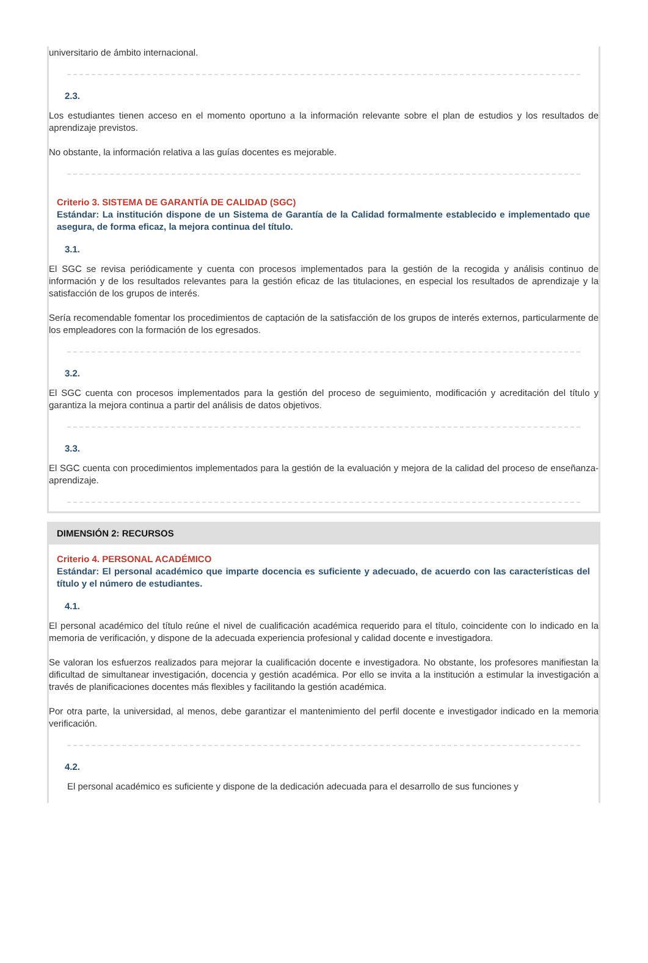universitario de ámbito internacional.
2.3.
Los estudiantes tienen acceso en el momento oportuno a la información relevante sobre el plan de estudios y los resultados de aprendizaje previstos.
No obstante, la información relativa a las guías docentes es mejorable.
Criterio 3. SISTEMA DE GARANTÍA DE CALIDAD (SGC)
Estándar: La institución dispone de un Sistema de Garantía de la Calidad formalmente establecido e implementado que asegura, de forma eficaz, la mejora continua del título.
3.1.
El SGC se revisa periódicamente y cuenta con procesos implementados para la gestión de la recogida y análisis continuo de información y de los resultados relevantes para la gestión eficaz de las titulaciones, en especial los resultados de aprendizaje y la satisfacción de los grupos de interés.
Sería recomendable fomentar los procedimientos de captación de la satisfacción de los grupos de interés externos, particularmente de los empleadores con la formación de los egresados.
3.2.
El SGC cuenta con procesos implementados para la gestión del proceso de seguimiento, modificación y acreditación del título y garantiza la mejora continua a partir del análisis de datos objetivos.
3.3.
El SGC cuenta con procedimientos implementados para la gestión de la evaluación y mejora de la calidad del proceso de enseñanza-aprendizaje.
DIMENSIÓN 2: RECURSOS
Criterio 4. PERSONAL ACADÉMICO
Estándar: El personal académico que imparte docencia es suficiente y adecuado, de acuerdo con las características del título y el número de estudiantes.
4.1.
El personal académico del título reúne el nivel de cualificación académica requerido para el título, coincidente con lo indicado en la memoria de verificación, y dispone de la adecuada experiencia profesional y calidad docente e investigadora.
Se valoran los esfuerzos realizados para mejorar la cualificación docente e investigadora. No obstante, los profesores manifiestan la dificultad de simultanear investigación, docencia y gestión académica. Por ello se invita a la institución a estimular la investigación a través de planificaciones docentes más flexibles y facilitando la gestión académica.
Por otra parte, la universidad, al menos, debe garantizar el mantenimiento del perfil docente e investigador indicado en la memoria verificación.
4.2.
El personal académico es suficiente y dispone de la dedicación adecuada para el desarrollo de sus funciones y